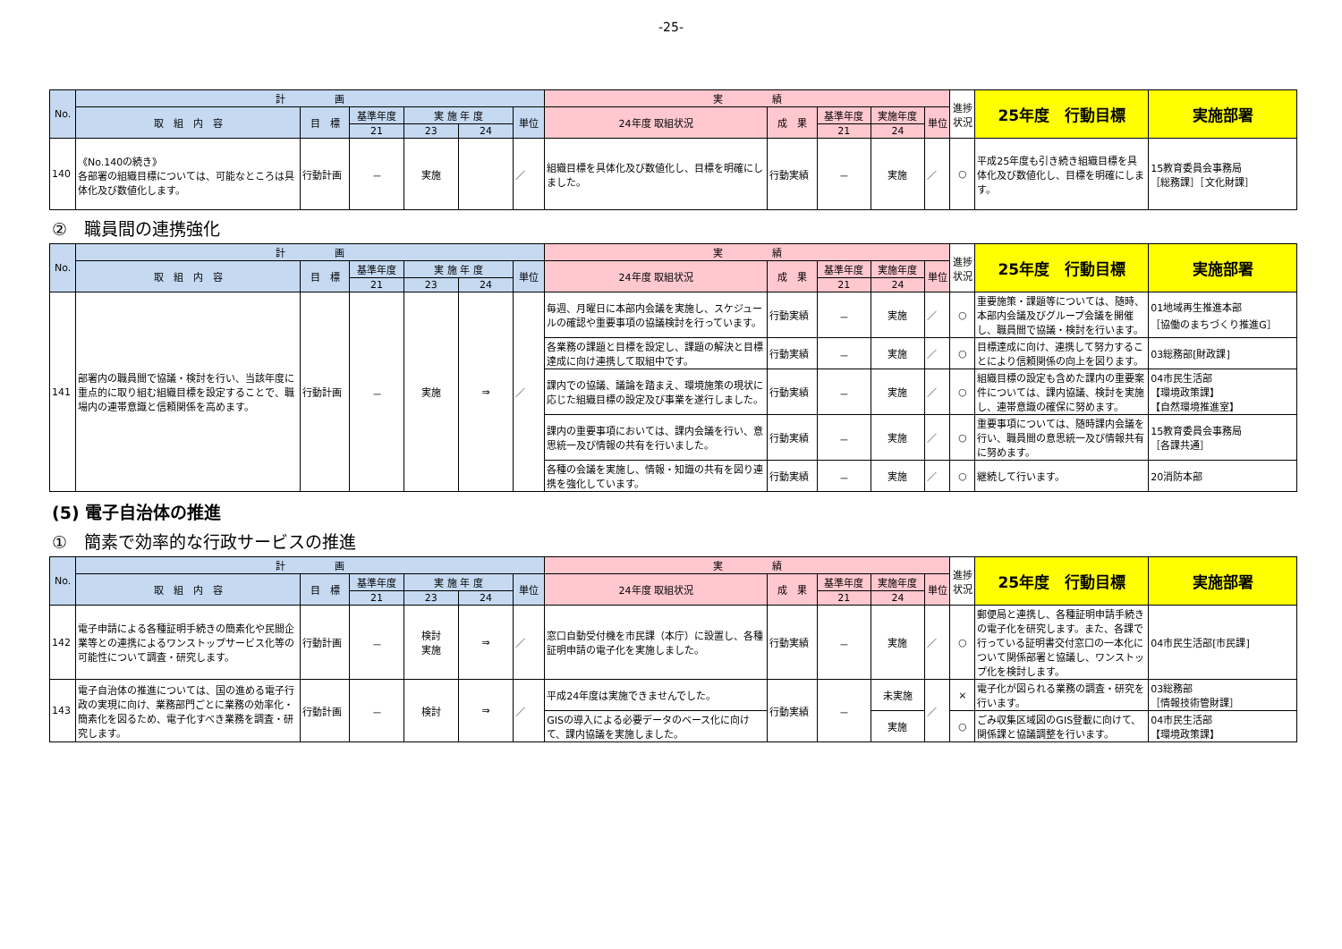-25-
| No. | 計 画 | | | | | | 実 績 | | | | | 進捗状況 | 25年度 行動目標 | 実施部署 |
| --- | --- | --- | --- | --- | --- | --- | --- | --- | --- | --- | --- | --- | --- | --- |
| | 取 組 内 容 | 目 標 | 基準年度 | 実 施 年 度 | | 単位 | 24年度 取組状況 | 成 果 | 基準年度 | 実施年度 | 単位 | | | |
| | | | 21 | 23 | 24 | | | | 21 | 24 | | | | |
| 140 | 《No.140の続き》 各部署の組織目標については、可能なところは具体化及び数値化します。 | 行動計画 | － | 実施 | | ／ | 組織目標を具体化及び数値化し、目標を明確にしました。 | 行動実績 | － | 実施 | ／ | ○ | 平成25年度も引き続き組織目標を具体化及び数値化し、目標を明確にします。 | 15教育委員会事務局 ［総務課］［文化財課］ |
②　職員間の連携強化
| No. | 計 画 | | | | | | 実 績 | | | | | 進捗状況 | 25年度 行動目標 | 実施部署 |
| --- | --- | --- | --- | --- | --- | --- | --- | --- | --- | --- | --- | --- | --- | --- |
| | 取 組 内 容 | 目 標 | 基準年度 | 実 施 年 度 | | 単位 | 24年度 取組状況 | 成 果 | 基準年度 | 実施年度 | 単位 | | | |
| | | | 21 | 23 | 24 | | | | 21 | 24 | | | | |
| 141 | 部署内の職員間で協議・検討を行い、当該年度に重点的に取り組む組織目標を設定することで、職場内の連帯意識と信頼関係を高めます。 | 行動計画 | － | 実施 | ⇒ | ／ | 毎週、月曜日に本部内会議を実施し、スケジュールの確認や重要事項の協議検討を行っています。 | 行動実績 | － | 実施 | ／ | ○ | 重要施策・課題等については、随時、本部内会議及びグループ会議を開催し、職員間で協議・検討を行います。 | 01地域再生推進本部 ［協働のまちづくり推進G］ |
| | | | | | | | 各業務の課題と目標を設定し、課題の解決と目標達成に向け連携して取組中です。 | 行動実績 | － | 実施 | ／ | ○ | 目標達成に向け、連携して努力することにより信頼関係の向上を図ります。 | 03総務部[財政課] |
| | | | | | | | 課内での協議、議論を踏まえ、環境施策の現状に応じた組織目標の設定及び事業を遂行しました。 | 行動実績 | － | 実施 | ／ | ○ | 組織目標の設定も含めた課内の重要案件については、課内協議、検討を実施し、連帯意識の確保に努めます。 | 04市民生活部 【環境政策課】 【自然環境推進室】 |
| | | | | | | | 課内の重要事項においては、課内会議を行い、意思統一及び情報の共有を行いました。 | 行動実績 | － | 実施 | ／ | ○ | 重要事項については、随時課内会議を行い、職員間の意思統一及び情報共有に努めます。 | 15教育委員会事務局 ［各課共通］ |
| | | | | | | | 各種の会議を実施し、情報・知識の共有を図り連携を強化しています。 | 行動実績 | － | 実施 | ／ | ○ | 継続して行います。 | 20消防本部 |
(5) 電子自治体の推進
①　簡素で効率的な行政サービスの推進
| No. | 計 画 | | | | | | 実 績 | | | | | 進捗状況 | 25年度 行動目標 | 実施部署 |
| --- | --- | --- | --- | --- | --- | --- | --- | --- | --- | --- | --- | --- | --- | --- |
| | 取 組 内 容 | 目 標 | 基準年度 | 実 施 年 度 | | 単位 | 24年度 取組状況 | 成 果 | 基準年度 | 実施年度 | 単位 | | | |
| | | | 21 | 23 | 24 | | | | 21 | 24 | | | | |
| 142 | 電子申請による各種証明手続きの簡素化や民間企業等との連携によるワンストップサービス化等の可能性について調査・研究します。 | 行動計画 | － | 検討 実施 | ⇒ | ／ | 窓口自動受付機を市民課（本庁）に設置し、各種証明申請の電子化を実施しました。 | 行動実績 | － | 実施 | ／ | ○ | 郵便局と連携し、各種証明申請手続きの電子化を研究します。また、各課で行っている証明書交付窓口の一本化について関係部署と協議し、ワンストップ化を検討します。 | 04市民生活部[市民課] |
| 143 | 電子自治体の推進については、国の進める電子行政の実現に向け、業務部門ごとに業務の効率化・簡素化を図るため、電子化すべき業務を調査・研究します。 | 行動計画 | － | 検討 | ⇒ | ／ | 平成24年度は実施できませんでした。 | 行動実績 | － | 未実施 | ／ | × | 電子化が図られる業務の調査・研究を行います。 | 03総務部 ［情報技術管財課］ |
| | | | | | | | GISの導入による必要データのベース化に向けて、課内協議を実施しました。 | | | 実施 | | ○ | ごみ収集区域図のGIS登載に向けて、関係課と協議調整を行います。 | 04市民生活部 【環境政策課】 |